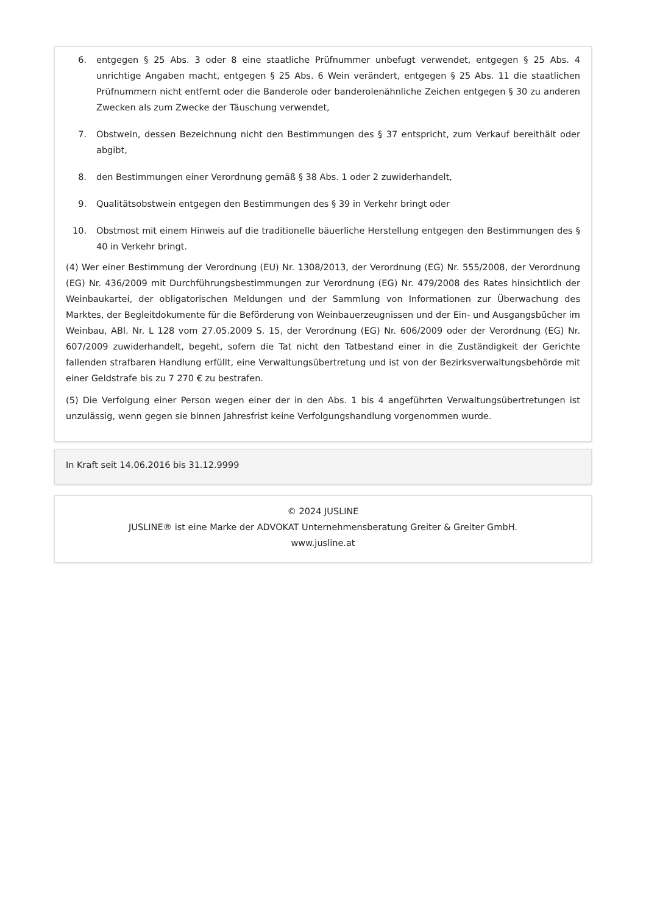6. entgegen § 25 Abs. 3 oder 8 eine staatliche Prüfnummer unbefugt verwendet, entgegen § 25 Abs. 4 unrichtige Angaben macht, entgegen § 25 Abs. 6 Wein verändert, entgegen § 25 Abs. 11 die staatlichen Prüfnummern nicht entfernt oder die Banderole oder banderolenähnliche Zeichen entgegen § 30 zu anderen Zwecken als zum Zwecke der Täuschung verwendet,
7. Obstwein, dessen Bezeichnung nicht den Bestimmungen des § 37 entspricht, zum Verkauf bereithält oder abgibt,
8. den Bestimmungen einer Verordnung gemäß § 38 Abs. 1 oder 2 zuwiderhandelt,
9. Qualitätsobstwein entgegen den Bestimmungen des § 39 in Verkehr bringt oder
10. Obstmost mit einem Hinweis auf die traditionelle bäuerliche Herstellung entgegen den Bestimmungen des § 40 in Verkehr bringt.
(4) Wer einer Bestimmung der Verordnung (EU) Nr. 1308/2013, der Verordnung (EG) Nr. 555/2008, der Verordnung (EG) Nr. 436/2009 mit Durchführungsbestimmungen zur Verordnung (EG) Nr. 479/2008 des Rates hinsichtlich der Weinbaukartei, der obligatorischen Meldungen und der Sammlung von Informationen zur Überwachung des Marktes, der Begleitdokumente für die Beförderung von Weinbauerzeugnissen und der Ein- und Ausgangsbücher im Weinbau, ABl. Nr. L 128 vom 27.05.2009 S. 15, der Verordnung (EG) Nr. 606/2009 oder der Verordnung (EG) Nr. 607/2009 zuwiderhandelt, begeht, sofern die Tat nicht den Tatbestand einer in die Zuständigkeit der Gerichte fallenden strafbaren Handlung erfüllt, eine Verwaltungsübertretung und ist von der Bezirksverwaltungsbehörde mit einer Geldstrafe bis zu 7 270 € zu bestrafen.
(5) Die Verfolgung einer Person wegen einer der in den Abs. 1 bis 4 angeführten Verwaltungsübertretungen ist unzulässig, wenn gegen sie binnen Jahresfrist keine Verfolgungshandlung vorgenommen wurde.
In Kraft seit 14.06.2016 bis 31.12.9999
© 2024 JUSLINE
JUSLINE® ist eine Marke der ADVOKAT Unternehmensberatung Greiter & Greiter GmbH.
www.jusline.at